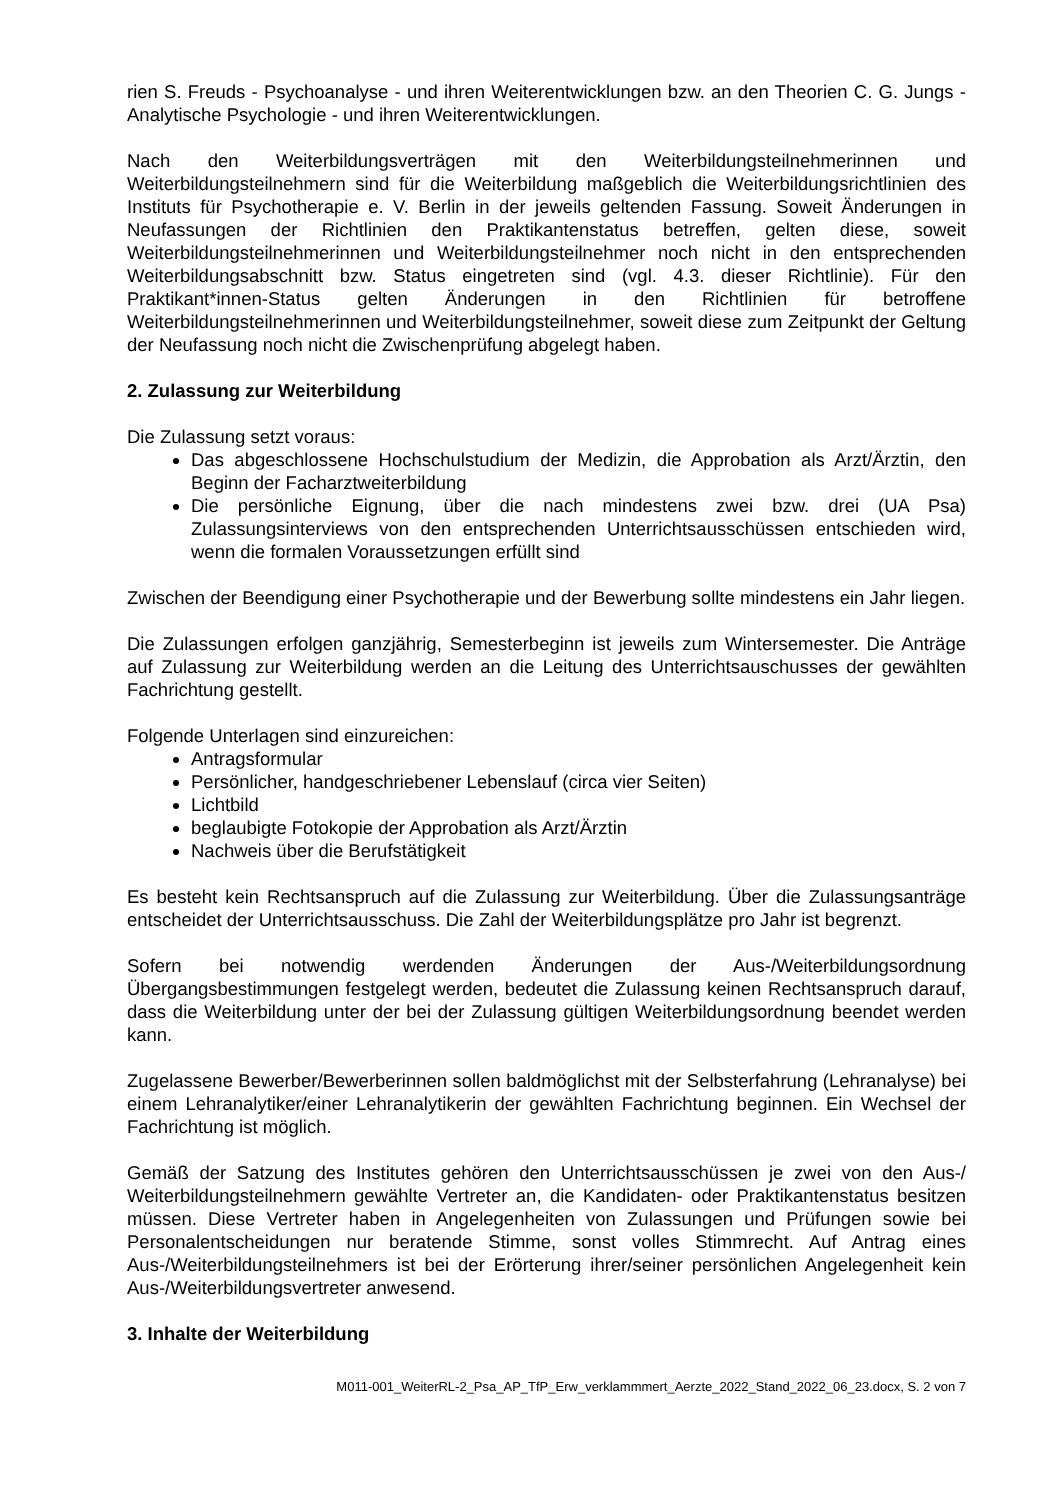rien S. Freuds - Psychoanalyse - und ihren Weiterentwicklungen bzw. an den Theorien C. G. Jungs - Analytische Psychologie - und ihren Weiterentwicklungen.
Nach den Weiterbildungsverträgen mit den Weiterbildungsteilnehmerinnen und Weiterbildungsteilnehmern sind für die Weiterbildung maßgeblich die Weiterbildungsrichtlinien des Instituts für Psychotherapie e. V. Berlin in der jeweils geltenden Fassung. Soweit Änderungen in Neufassungen der Richtlinien den Praktikantenstatus betreffen, gelten diese, soweit Weiterbildungsteilnehmerinnen und Weiterbildungsteilnehmer noch nicht in den entsprechenden Weiterbildungsabschnitt bzw. Status eingetreten sind (vgl. 4.3. dieser Richtlinie). Für den Praktikant*innen-Status gelten Änderungen in den Richtlinien für betroffene Weiterbildungsteilnehmerinnen und Weiterbildungsteilnehmer, soweit diese zum Zeitpunkt der Geltung der Neufassung noch nicht die Zwischenprüfung abgelegt haben.
2. Zulassung zur Weiterbildung
Die Zulassung setzt voraus:
Das abgeschlossene Hochschulstudium der Medizin, die Approbation als Arzt/Ärztin, den Beginn der Facharztweiterbildung
Die persönliche Eignung, über die nach mindestens zwei bzw. drei (UA Psa) Zulassungsinterviews von den entsprechenden Unterrichtsausschüssen entschieden wird, wenn die formalen Voraussetzungen erfüllt sind
Zwischen der Beendigung einer Psychotherapie und der Bewerbung sollte mindestens ein Jahr liegen.
Die Zulassungen erfolgen ganzjährig, Semesterbeginn ist jeweils zum Wintersemester. Die Anträge auf Zulassung zur Weiterbildung werden an die Leitung des Unterrichtsauschusses der gewählten Fachrichtung gestellt.
Folgende Unterlagen sind einzureichen:
Antragsformular
Persönlicher, handgeschriebener Lebenslauf (circa vier Seiten)
Lichtbild
beglaubigte Fotokopie der Approbation als Arzt/Ärztin
Nachweis über die Berufstätigkeit
Es besteht kein Rechtsanspruch auf die Zulassung zur Weiterbildung. Über die Zulassungsanträge entscheidet der Unterrichtsausschuss. Die Zahl der Weiterbildungsplätze pro Jahr ist begrenzt.
Sofern bei notwendig werdenden Änderungen der Aus-/Weiterbildungsordnung Übergangsbestimmungen festgelegt werden, bedeutet die Zulassung keinen Rechtsanspruch darauf, dass die Weiterbildung unter der bei der Zulassung gültigen Weiterbildungsordnung beendet werden kann.
Zugelassene Bewerber/Bewerberinnen sollen baldmöglichst mit der Selbsterfahrung (Lehranalyse) bei einem Lehranalytiker/einer Lehranalytikerin der gewählten Fachrichtung beginnen. Ein Wechsel der Fachrichtung ist möglich.
Gemäß der Satzung des Institutes gehören den Unterrichtsausschüssen je zwei von den Aus-/ Weiterbildungsteilnehmern gewählte Vertreter an, die Kandidaten- oder Praktikantenstatus besitzen müssen. Diese Vertreter haben in Angelegenheiten von Zulassungen und Prüfungen sowie bei Personalentscheidungen nur beratende Stimme, sonst volles Stimmrecht. Auf Antrag eines Aus-/Weiterbildungsteilnehmers ist bei der Erörterung ihrer/seiner persönlichen Angelegenheit kein Aus-/Weiterbildungsvertreter anwesend.
3. Inhalte der Weiterbildung
M011-001_WeiterRL-2_Psa_AP_TfP_Erw_verklammmert_Aerzte_2022_Stand_2022_06_23.docx, S. 2 von 7